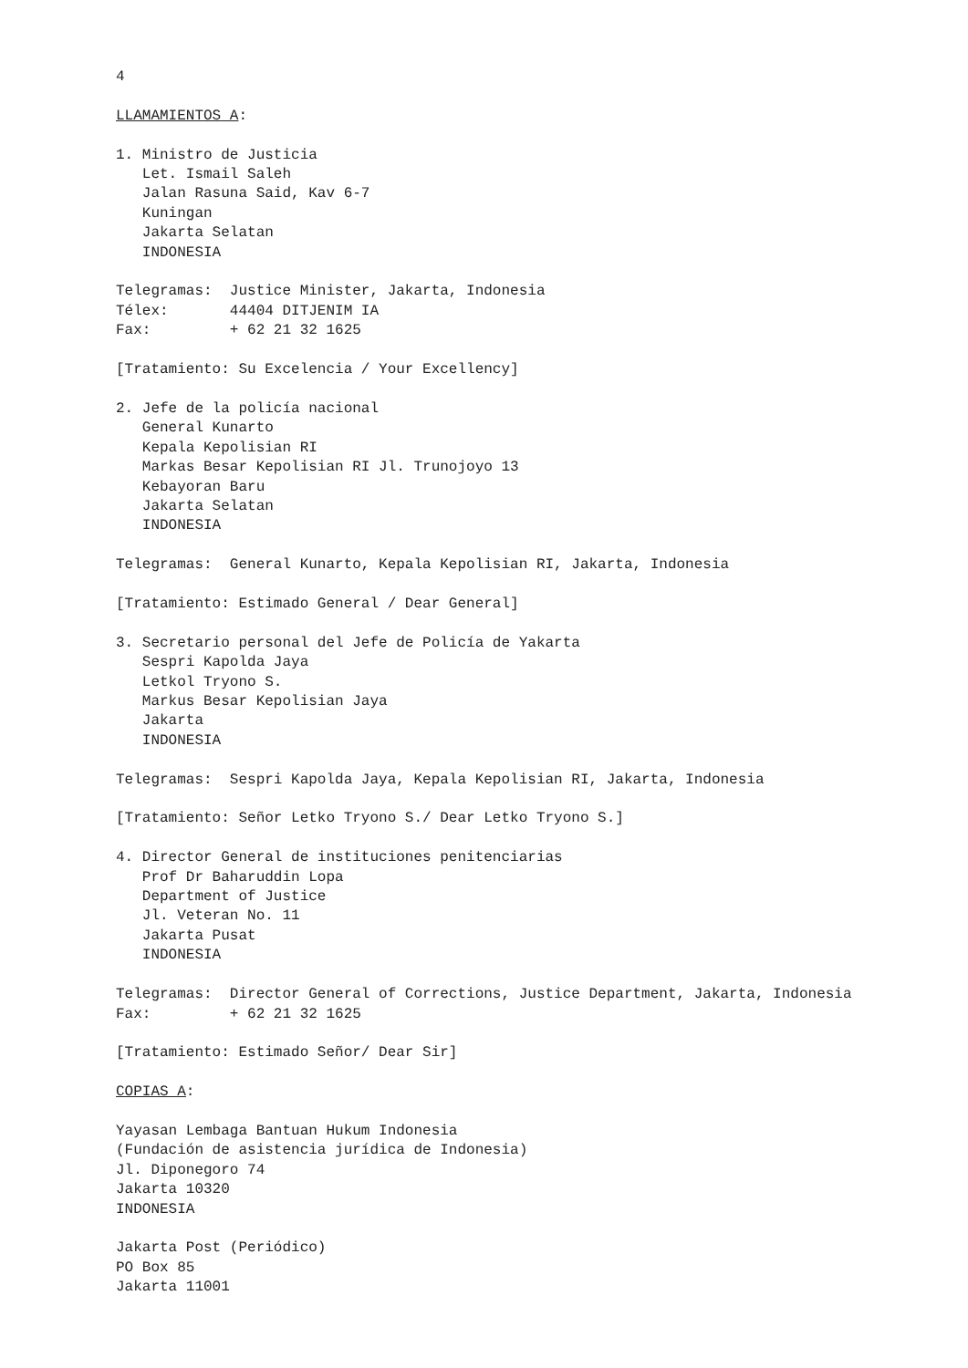4

LLAMAMIENTOS A:

1. Ministro de Justicia
   Let. Ismail Saleh
   Jalan Rasuna Said, Kav 6-7
   Kuningan
   Jakarta Selatan
   INDONESIA

Telegramas:  Justice Minister, Jakarta, Indonesia
Télex:       44404 DITJENIM IA
Fax:         + 62 21 32 1625

[Tratamiento: Su Excelencia / Your Excellency]

2. Jefe de la policía nacional
   General Kunarto
   Kepala Kepolisian RI
   Markas Besar Kepolisian RI Jl. Trunojoyo 13
   Kebayoran Baru
   Jakarta Selatan
   INDONESIA

Telegramas:  General Kunarto, Kepala Kepolisian RI, Jakarta, Indonesia

[Tratamiento: Estimado General / Dear General]

3. Secretario personal del Jefe de Policía de Yakarta
   Sespri Kapolda Jaya
   Letkol Tryono S.
   Markus Besar Kepolisian Jaya
   Jakarta
   INDONESIA

Telegramas:  Sespri Kapolda Jaya, Kepala Kepolisian RI, Jakarta, Indonesia

[Tratamiento: Señor Letko Tryono S./ Dear Letko Tryono S.]

4. Director General de instituciones penitenciarias
   Prof Dr Baharuddin Lopa
   Department of Justice
   Jl. Veteran No. 11
   Jakarta Pusat
   INDONESIA

Telegramas:  Director General of Corrections, Justice Department, Jakarta, Indonesia
Fax:         + 62 21 32 1625

[Tratamiento: Estimado Señor/ Dear Sir]

COPIAS A:

Yayasan Lembaga Bantuan Hukum Indonesia
(Fundación de asistencia jurídica de Indonesia)
Jl. Diponegoro 74
Jakarta 10320
INDONESIA

Jakarta Post (Periódico)
PO Box 85
Jakarta 11001